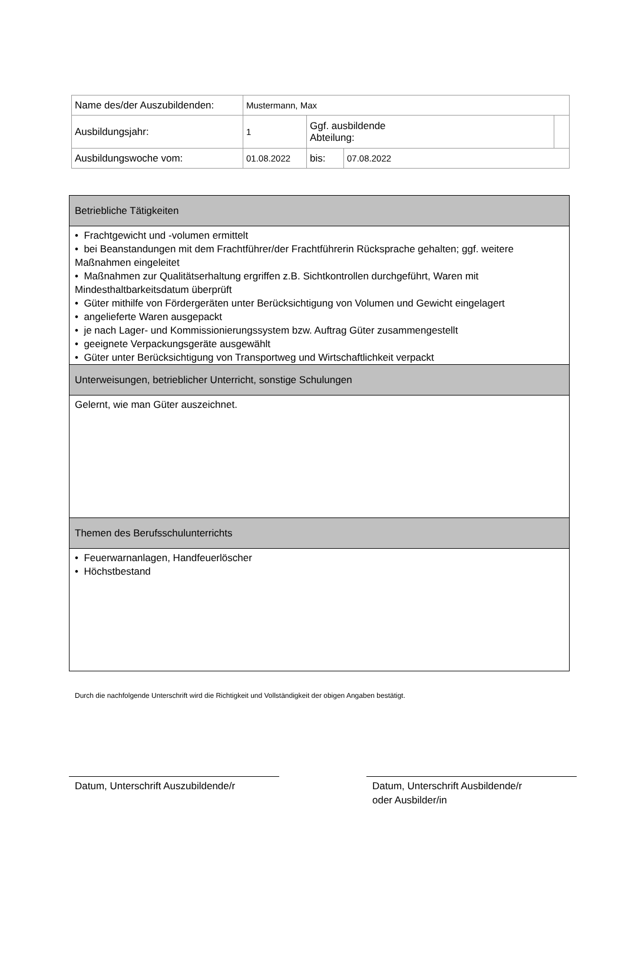| Name des/der Auszubildenden: | Mustermann, Max | | | |
| Ausbildungsjahr: | 1 | Ggf. ausbildende Abteilung: | | |
| Ausbildungswoche vom: | 01.08.2022 | bis: | 07.08.2022 | |
| Betriebliche Tätigkeiten |
| • Frachtgewicht und -volumen ermittelt • bei Beanstandungen mit dem Frachtführer/der Frachtführerin Rücksprache gehalten; ggf. weitere Maßnahmen eingeleitet • Maßnahmen zur Qualitätserhaltung ergriffen z.B. Sichtkontrollen durchgeführt, Waren mit Mindesthaltbarkeitsdatum überprüft • Güter mithilfe von Fördergeräten unter Berücksichtigung von Volumen und Gewicht eingelagert • angelieferte Waren ausgepackt • je nach Lager- und Kommissionierungssystem bzw. Auftrag Güter zusammengestellt • geeignete Verpackungsgeräte ausgewählt • Güter unter Berücksichtigung von Transportweg und Wirtschaftlichkeit verpackt |
| Unterweisungen, betrieblicher Unterricht, sonstige Schulungen |
| Gelernt, wie man Güter auszeichnet. |
| Themen des Berufsschulunterrichts |
| • Feuerwarnanlagen, Handfeuerlöscher • Höchstbestand |
Durch die nachfolgende Unterschrift wird die Richtigkeit und Vollständigkeit der obigen Angaben bestätigt.
Datum, Unterschrift Auszubildende/r
Datum, Unterschrift Ausbildende/r
oder Ausbilder/in